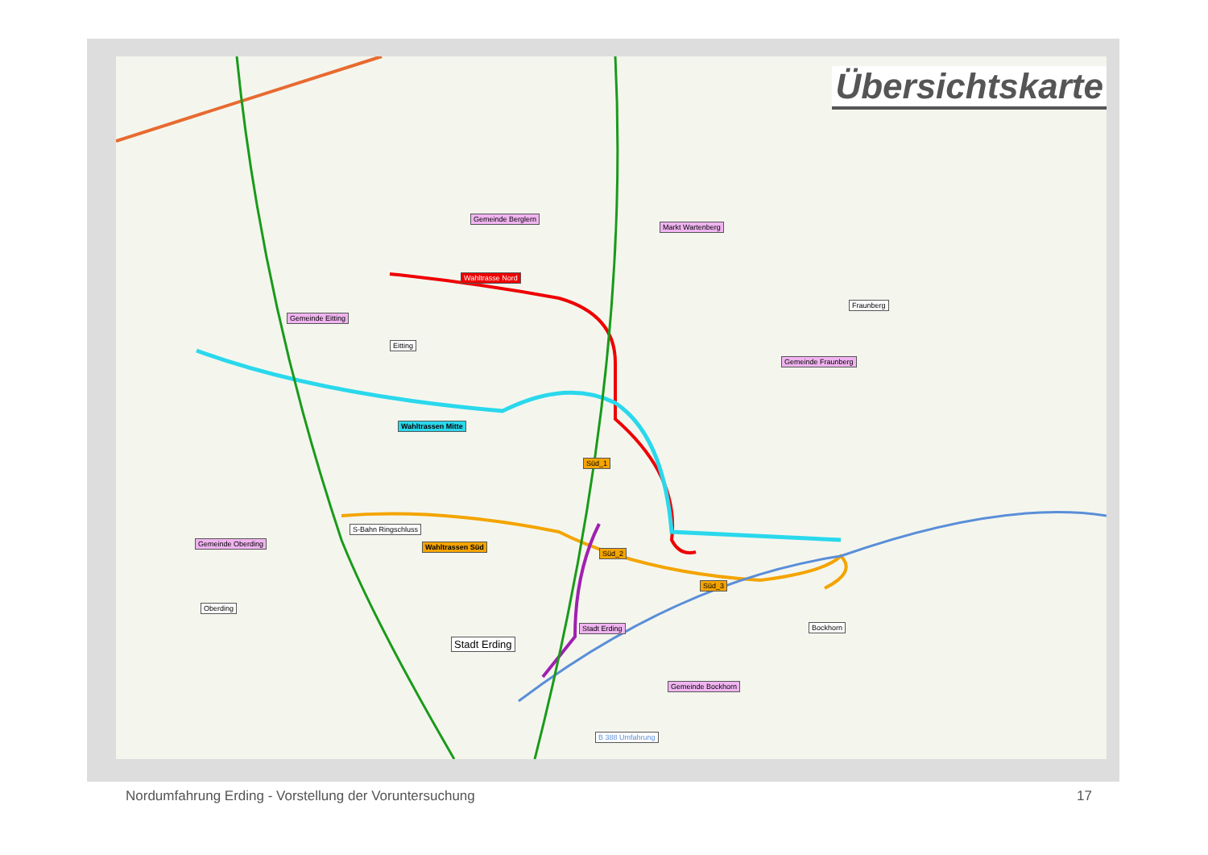Übersichtskarte
Gemeinde Berglern
Markt Wartenberg
Wahltrasse Nord
Gemeinde Eitting
Fraunberg
Eitting
Gemeinde Fraunberg
Wahltrassen Mitte
Süd_1
S-Bahn Ringschluss
Gemeinde Oberding Wahltrassen Süd
Süd_2
Süd_3
Oberding
Stadt Erding Bockhorn
Stadt Erding
Gemeinde Bockhorn
B 388 Umfahrung
Nordumfahrung Erding - Vorstellung der Voruntersuchung 17